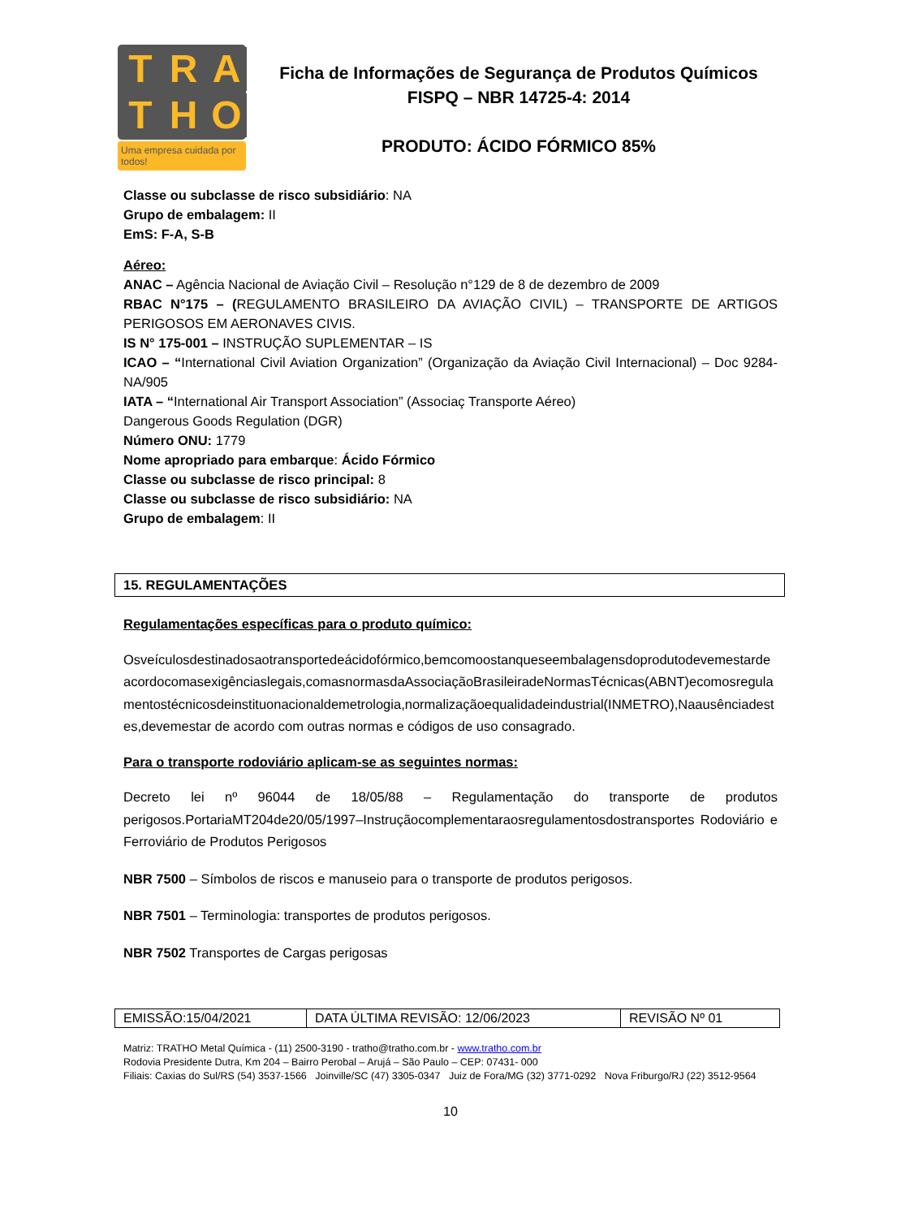T
R
A
T
H
O
Uma empresa cuidada por todos!
Ficha de Informações de Segurança de Produtos Químicos
FISPQ – NBR 14725-4: 2014
PRODUTO: ÁCIDO FÓRMICO 85%
Classe ou subclasse de risco subsidiário: NA
Grupo de embalagem: II
EmS: F-A, S-B
Aéreo:
ANAC – Agência Nacional de Aviação Civil – Resolução n°129 de 8 de dezembro de 2009
RBAC N°175 – (REGULAMENTO BRASILEIRO DA AVIAÇÃO CIVIL) – TRANSPORTE DE ARTIGOS PERIGOSOS EM AERONAVES CIVIS.
IS N° 175-001 – INSTRUÇÃO SUPLEMENTAR – IS
ICAO – “International Civil Aviation Organization” (Organização da Aviação Civil Internacional) – Doc 9284-NA/905
IATA – “International Air Transport Association” (Associaç Transporte Aéreo)
Dangerous Goods Regulation (DGR)
Número ONU: 1779
Nome apropriado para embarque: Ácido Fórmico
Classe ou subclasse de risco principal: 8
Classe ou subclasse de risco subsidiário: NA
Grupo de embalagem: II
15. REGULAMENTAÇÕES
Regulamentações específicas para o produto químico:
Osveículosdestinadosaotransportedeácidofórmico,bemcomoostanqueseembalagensdoprodutodevemestardeacordocomasexigênciaslegais,comasnormasdaAssociaçãoBrasileiradeNormasTécnicas(ABNT)ecomosregulamentostécnicosdeinstituonacionaldemetrologia,normalizaçãoequalidadeindustrial(INMETRO),Naausênciadestes,devemestar de acordo com outras normas e códigos de uso consagrado.
Para o transporte rodoviário aplicam-se as seguintes normas:
Decreto lei nº 96044 de 18/05/88 – Regulamentação do transporte de produtos perigosos.PortariaMT204de20/05/1997–Instruçãocomplementaraosregulamentosdostransportes Rodoviário e Ferroviário de Produtos Perigosos
NBR 7500 – Símbolos de riscos e manuseio para o transporte de produtos perigosos.
NBR 7501 – Terminologia: transportes de produtos perigosos.
NBR 7502 Transportes de Cargas perigosas
| EMISSÃO:15/04/2021 | DATA ÚLTIMA REVISÃO: 12/06/2023 | REVISÃO Nº 01 |
Matriz: TRATHO Metal Química - (11) 2500-3190 - tratho@tratho.com.br - www.tratho.com.br
Rodovia Presidente Dutra, Km 204 – Bairro Perobal – Arujá – São Paulo – CEP: 07431- 000
Filiais: Caxias do Sul/RS (54) 3537-1566 Joinville/SC (47) 3305-0347 Juiz de Fora/MG (32) 3771-0292 Nova Friburgo/RJ (22) 3512-9564
10